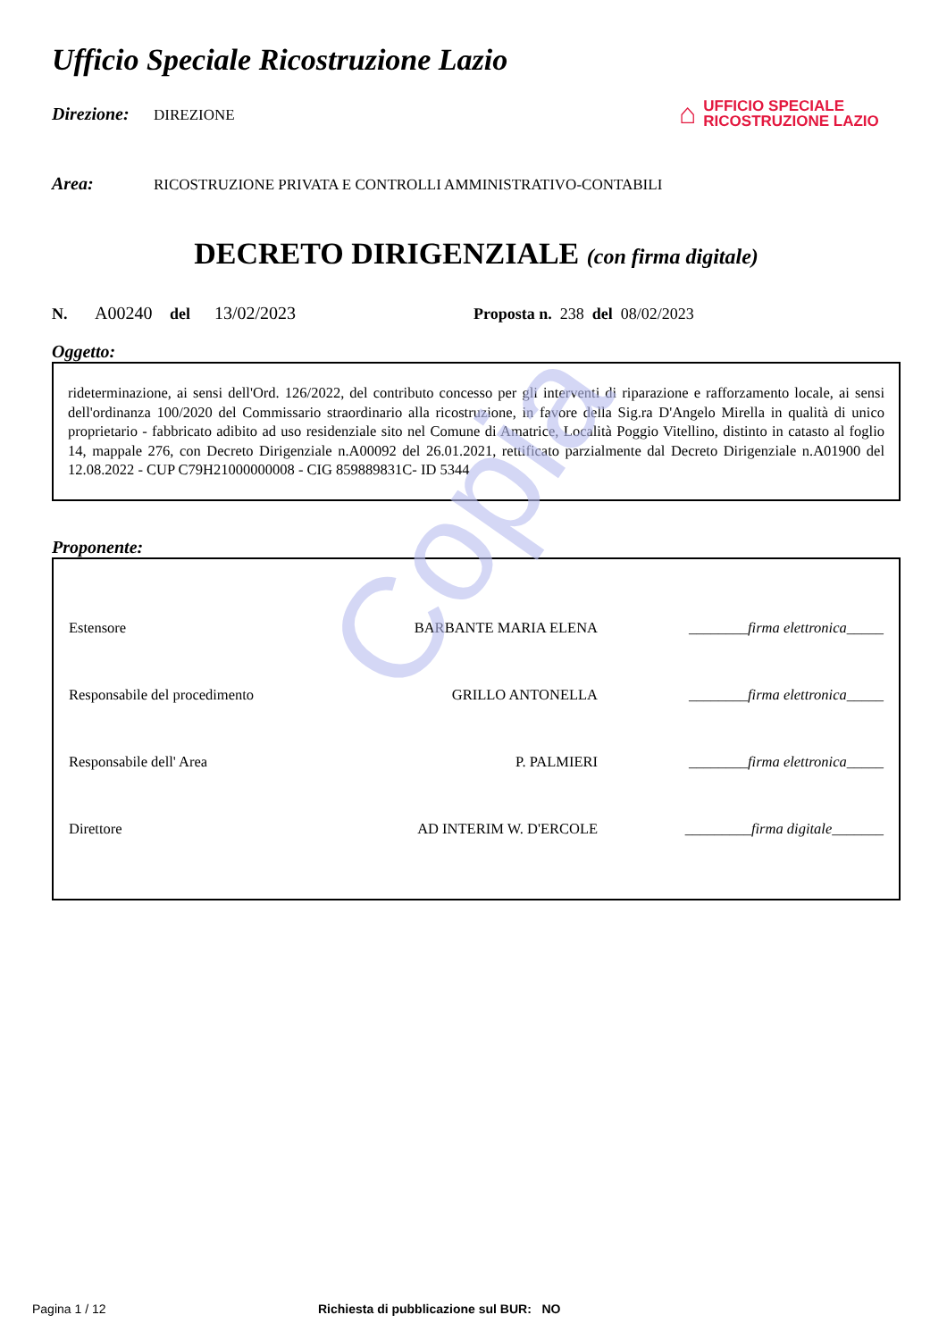Copia
⌂
UFFICIO SPECIALE
RICOSTRUZIONE LAZIO
Ufficio Speciale Ricostruzione Lazio
Direzione: DIREZIONE
Area: RICOSTRUZIONE PRIVATA E CONTROLLI AMMINISTRATIVO-CONTABILI
DECRETO DIRIGENZIALE (con firma digitale)
N. A00240 del 13/02/2023 Proposta n. 238 del 08/02/2023
Oggetto:
rideterminazione, ai sensi dell'Ord. 126/2022, del contributo concesso per gli interventi di riparazione e rafforzamento locale, ai sensi dell'ordinanza 100/2020 del Commissario straordinario alla ricostruzione, in favore della Sig.ra D'Angelo Mirella in qualità di unico proprietario - fabbricato adibito ad uso residenziale sito nel Comune di Amatrice, Località Poggio Vitellino, distinto in catasto al foglio 14, mappale 276, con Decreto Dirigenziale n.A00092 del 26.01.2021, rettificato parzialmente dal Decreto Dirigenziale n.A01900 del 12.08.2022 - CUP C79H21000000008 - CIG 859889831C- ID 5344
Proponente:
| Estensore | BARBANTE MARIA ELENA | ________firma elettronica_____ |
| Responsabile del procedimento | GRILLO ANTONELLA | ________firma elettronica_____ |
| Responsabile dell' Area | P. PALMIERI | ________firma elettronica_____ |
| Direttore | AD INTERIM W. D'ERCOLE | _________firma digitale_______ |
Pagina 1 / 12 Richiesta di pubblicazione sul BUR: NO